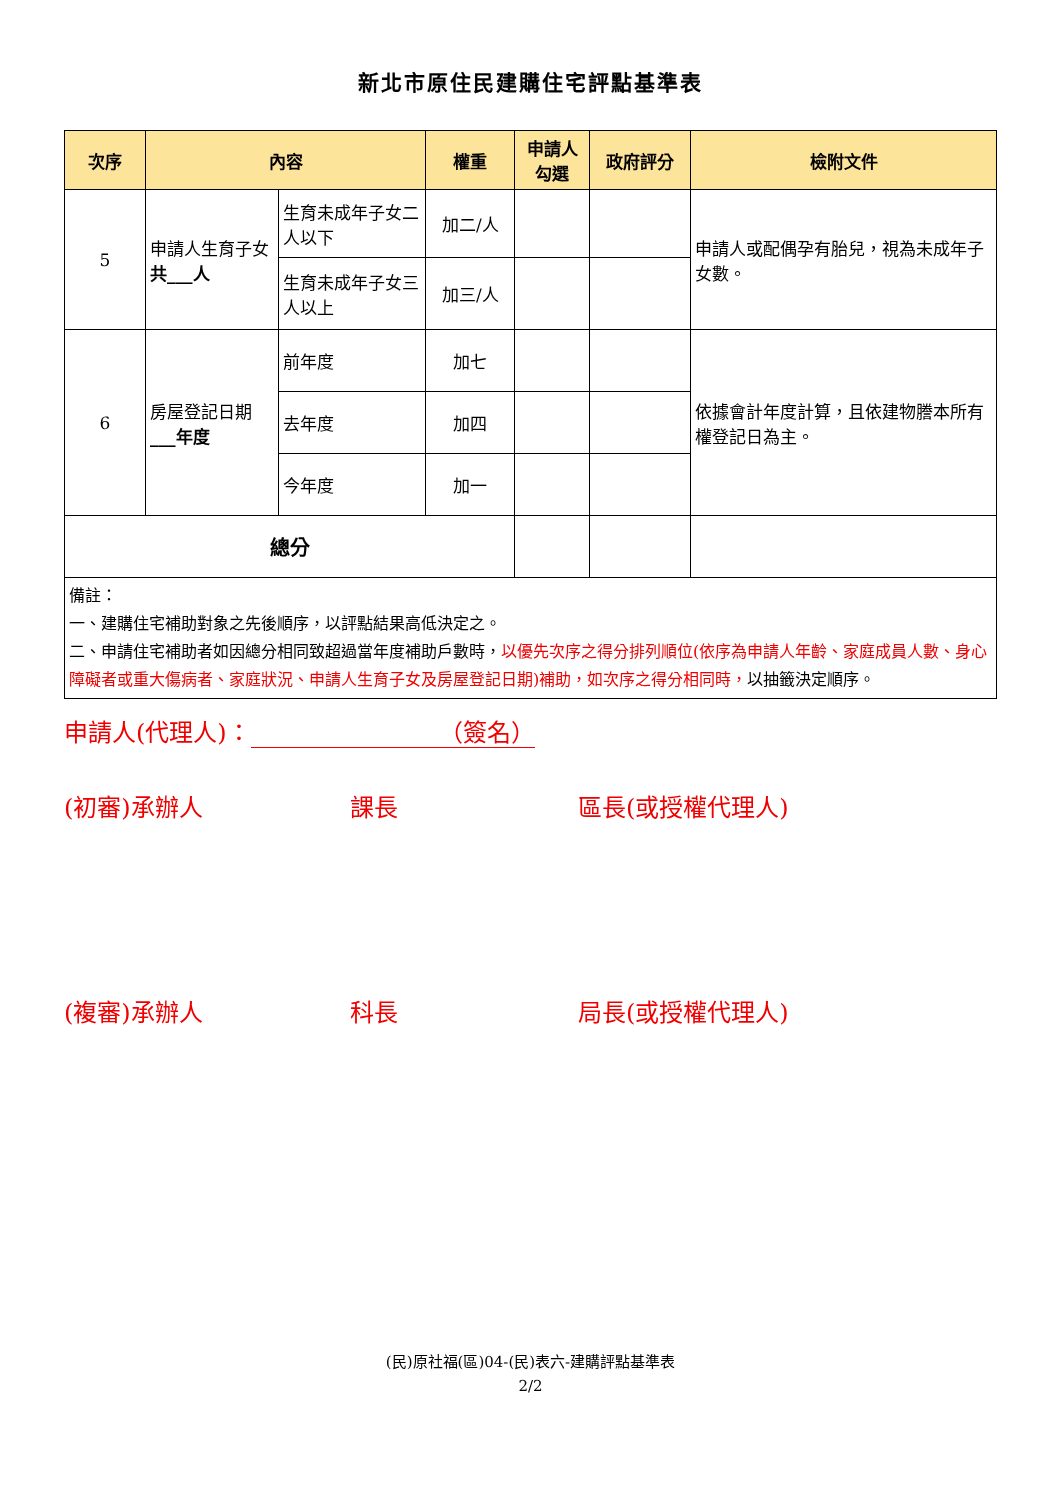新北市原住民建購住宅評點基準表
| 次序 | 內容 | | 權重 | 申請人勾選 | 政府評分 | 檢附文件 |
| --- | --- | --- | --- | --- | --- | --- |
| 5 | 申請人生育子女 共___人 | 生育未成年子女二人以下 | 加二/人 | | | 申請人或配偶孕有胎兒，視為未成年子女數。 |
| | | 生育未成年子女三人以上 | 加三/人 | | | |
| 6 | 房屋登記日期 ___年度 | 前年度 | 加七 | | | 依據會計年度計算，且依建物謄本所有權登記日為主。 |
| | | 去年度 | 加四 | | | |
| | | 今年度 | 加一 | | | |
| 總分 | | | | | | |
| 備註： 一、建購住宅補助對象之先後順序，以評點結果高低決定之。 二、申請住宅補助者如因總分相同致超過當年度補助戶數時， 以優先次序之得分排列順位(依序為申請人年齡、家庭成員人數、身心障礙者或重大傷病者、家庭狀況、申請人生育子女及房屋登記日期)補助，如次序之得分相同時， 以抽籤決定順序。 | | | | | | |
申請人(代理人)： （簽名）
(初審)承辦人 課長 區長(或授權代理人)
(複審)承辦人 科長 局長(或授權代理人)
(民)原社福(區)04-(民)表六-建購評點基準表
2/2